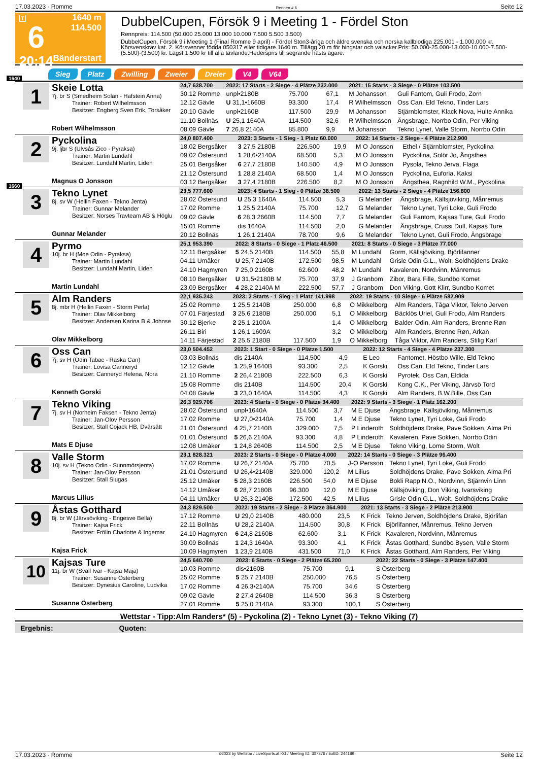17.03.2023 - Romme Rennen # 6 Seite 12
T
6
20:14
1640 m
114.500
Bänderstart
DubbelCupen, Försök 9 i Meeting 1 - Fördel Ston
Rennpreis: 114.500 (50.000 25.000 13.000 10.000 7.500 5.500 3.500)
DubbelCupen, Försök 9 i Meeting 1 (Final Romme 9 april) - Fördel Ston3-åriga och äldre svenska och norska kallblodiga 225.001 - 1.000.000 kr. Körsvenskrav kat. 2. Körsvenner födda 050317 eller tidigare.1640 m. Tillägg 20 m för hingstar och valacker.Pris: 50.000-25.000-13.000-10.000-7.500-(5.500)-(3.500) kr. Lägst 1.500 kr till alla tävlande.Hederspris till segrande hästs ägare.
Sieg Platz Zwilling Zweier Dreier V4 V64
1640
1
Skeie Lotta
7j. br S (Smedheim Solan - Hafstein Anna)
Trainer: Robert Wilhelmsson
Besitzer: Engberg Sven Erik, Torsåker
Robert Wilhelmsson
| 24,7 638.700 | 2022: 17 Starts - 2 Siege - 4 Plätze 232.000 | | | 2021: 15 Starts - 3 Siege - 0 Plätze 103.500 | |
| 30.12 Romme | unpl•2180B | 75.700 | 67,1 | M Johansson | Guli Fantom, Guli Frodo, Zorn |
| 12.12 Gävle | U 31,1•1660B | 93.300 | 17,4 | R Wilhelmsson | Oss Can, Eld Tekno, Tinder Lars |
| 20.10 Gävle | unpl•2160B | 117.500 | 29,9 | M Johansson | Stjärnblomster, Klack Nova, Hulte Annika |
| 11.10 Bollnäs | U 25,1 1640A | 114.500 | 32,6 | R Wilhelmsson | Ängsbrage, Norrbo Odin, Per Viking |
| 08.09 Gävle | 7 26,8 2140A | 85.800 | 9,9 | M Johansson | Tekno Lynet, Valle Storm, Norrbo Odin |
2
Pyckolina
9j. ljbr S (Ulvsås Zico - Pyraksa)
Trainer: Martin Lundahl
Besitzer: Lundahl Martin, Liden
Magnus O Jonsson
| 24,0 807.400 | 2023: 3 Starts - 1 Sieg - 1 Platz 60.000 | | | 2022: 14 Starts - 2 Siege - 4 Plätze 212.900 | |
| 18.02 Bergsåker | 3 27,5 2180B | 226.500 | 19,9 | M O Jonsson | Ethel / Stjärnblomster, Pyckolina |
| 09.02 Östersund | 1 28,6•2140A | 68.500 | 5,3 | M O Jonsson | Pyckolina, Solör Jo, Ängsthea |
| 25.01 Bergsåker | 6 27,7 2180B | 140.500 | 4,9 | M O Jonsson | Pysola, Tekno Jerva, Flaga |
| 21.12 Östersund | 1 28,8 2140A | 68.500 | 1,4 | M O Jonsson | Pyckolina, Euforia, Kaksi |
| 03.12 Bergsåker | 3 27,4 2180B | 226.500 | 8,2 | M O Jonsson | Ängsthea, Ragnhild W.M., Pyckolina |
1660
3
Tekno Lynet
8j. sv W (Hellin Faxen - Tekno Jenta)
Trainer: Gunnar Melander
Besitzer: Norses Travteam AB & Höglu
Gunnar Melander
| 23,5 777.600 | 2023: 4 Starts - 1 Sieg - 0 Plätze 38.500 | | | 2022: 13 Starts - 2 Siege - 4 Plätze 156.800 | |
| 28.02 Östersund | U 25,3 1640A | 114.500 | 5,3 | G Melander | Ängsbrage, Källsjöviking, Månremus |
| 17.02 Romme | 1 25,5 2140A | 75.700 | 12,7 | G Melander | Tekno Lynet, Tyri Loke, Guli Frodo |
| 09.02 Gävle | 6 28,3 2660B | 114.500 | 7,7 | G Melander | Guli Fantom, Kajsas Ture, Guli Frodo |
| 15.01 Romme | dis 1640A | 114.500 | 2,0 | G Melander | Ängsbrage, Crussi Dull, Kajsas Ture |
| 20.12 Bollnäs | 1 26,1 2140A | 78.700 | 9,6 | G Melander | Tekno Lynet, Guli Frodo, Ängsbrage |
4
Pyrmo
10j. br H (Moe Odin - Pyraksa)
Trainer: Martin Lundahl
Besitzer: Lundahl Martin, Liden
Martin Lundahl
| 25,1 953.390 | 2022: 8 Starts - 0 Siege - 1 Platz 46.500 | | | 2021: 8 Starts - 0 Siege - 3 Plätze 77.000 | |
| 12.11 Bergsåker | 5 24,5 2140B | 114.500 | 55,8 | M Lundahl | Gorm, Källsjöviking, Björlifanner |
| 04.11 Umåker | U 25,7 2140B | 172.500 | 98,5 | M Lundahl | Grisle Odin G.L., Wolt, Soldhöjdens Drake |
| 24.10 Hagmyren | 7 25,0 2160B | 62.600 | 48,2 | M Lundahl | Kavaleren, Nordvinn, Månremus |
| 08.10 Bergsåker | U 31,5•2180B M | 75.700 | 37,9 | J Granbom | Zibor, Bara Fille, Sundbo Komet |
| 23.09 Bergsåker | 4 28,2 2140A M | 222.500 | 57,7 | J Granbom | Don Viking, Gott Klirr, Sundbo Komet |
5
Alm Randers
8j. mbr H (Hellin Faxen - Storm Perla)
Trainer: Olav Mikkelborg
Besitzer: Andersen Karina B & Johnse
Olav Mikkelborg
| 22,1 935.243 | 2023: 2 Starts - 1 Sieg - 1 Platz 141.998 | | | 2022: 19 Starts - 10 Siege - 6 Plätze 582.909 | |
| 25.02 Romme | 1 25,5 2140B | 250.000 | 6,8 | O Mikkelborg | Alm Randers, Tåga Viktor, Tekno Jerven |
| 07.01 Färjestad | 3 25,6 2180B | 250.000 | 5,1 | O Mikkelborg | Bäcklös Uriel, Guli Frodo, Alm Randers |
| 30.12 Bjerke | 2 25,1 2100A | | 1,4 | O Mikkelborg | Balder Odin, Alm Randers, Brenne Røn |
| 26.11 Biri | 1 26,1 1609A | | 3,2 | O Mikkelborg | Alm Randers, Brenne Røn, Arkan |
| 14.11 Färjestad | 2 25,5 2180B | 117.500 | 1,9 | O Mikkelborg | Tåga Viktor, Alm Randers, Stilig Karl |
6
Oss Can
7j. sv H (Odin Tabac - Raska Can)
Trainer: Lovisa Canneryd
Besitzer: Canneryd Helena, Nora
Kenneth Gorski
| 23,0 504.452 | 2023: 1 Start - 0 Siege - 0 Plätze 1.500 | | | 2022: 12 Starts - 4 Siege - 4 Plätze 237.300 | |
| 03.03 Bollnäs | dis 2140A | 114.500 | 4,9 | E Leo | Fantomet, Höstbo Wille, Eld Tekno |
| 12.12 Gävle | 1 25,9 1640B | 93.300 | 2,5 | K Gorski | Oss Can, Eld Tekno, Tinder Lars |
| 21.10 Romme | 2 26,4 2180B | 222.500 | 6,3 | K Gorski | Pyrotek, Oss Can, Eldida |
| 15.08 Romme | dis 2140B | 114.500 | 20,4 | K Gorski | Kong C.K., Per Viking, Järvsö Tord |
| 04.08 Gävle | 3 23,0 1640A | 114.500 | 4,3 | K Gorski | Alm Randers, B.W.Bille, Oss Can |
7
Tekno Viking
7j. sv H (Norheim Faksen - Tekno Jenta)
Trainer: Jan-Olov Persson
Besitzer: Stall Cojack HB, Dvärsätt
Mats E Djuse
| 26,3 929.706 | 2023: 4 Starts - 0 Siege - 0 Plätze 34.400 | | | 2022: 9 Starts - 3 Siege - 1 Platz 162.200 | |
| 28.02 Östersund | unpl•1640A | 114.500 | 3,7 | M E Djuse | Ängsbrage, Källsjöviking, Månremus |
| 17.02 Romme | U 27,0•2140A | 75.700 | 1,4 | M E Djuse | Tekno Lynet, Tyri Loke, Guli Frodo |
| 21.01 Östersund | 4 25,7 2140B | 329.000 | 7,5 | P Linderoth | Soldhöjdens Drake, Pave Sokken, Alma Pri |
| 01.01 Östersund | 5 26,6 2140A | 93.300 | 4,8 | P Linderoth | Kavaleren, Pave Sokken, Norrbo Odin |
| 12.08 Umåker | 1 24,8 2640B | 114.500 | 2,5 | M E Djuse | Tekno Viking, Lome Storm, Wolt |
8
Valle Storm
10j. sv H (Tekno Odin - Sunnmörsjenta)
Trainer: Jan-Olov Persson
Besitzer: Stall Slugas
Marcus Lilius
| 23,1 828.321 | 2023: 2 Starts - 0 Siege - 0 Plätze 4.000 | | | 2022: 14 Starts - 0 Siege - 3 Plätze 96.400 | |
| 17.02 Romme | U 26,7 2140A | 75.700 | 70,5 | J-O Persson | Tekno Lynet, Tyri Loke, Guli Frodo |
| 21.01 Östersund | U 26,4•2140B | 329.000 | 120,2 | M Lilius | Soldhöjdens Drake, Pave Sokken, Alma Pri |
| 25.12 Umåker | 5 28,3 2160B | 226.500 | 54,0 | M E Djuse | Bokli Rapp N.O., Nordvinn, Stjärnvin Linn |
| 14.12 Umåker | 6 28,7 2180B | 96.300 | 12,0 | M E Djuse | Källsjöviking, Don Viking, Ivarsviking |
| 04.11 Umåker | U 26,3 2140B | 172.500 | 42,5 | M Lilius | Grisle Odin G.L., Wolt, Soldhöjdens Drake |
9
Åstas Gotthard
8j. br W (Järvsöviking - Engesve Bella)
Trainer: Kajsa Frick
Besitzer: Frölin Charlotte & Ingemar
Kajsa Frick
| 24,3 829.500 | 2022: 19 Starts - 2 Siege - 3 Plätze 364.900 | | | 2021: 13 Starts - 3 Siege - 2 Plätze 213.900 | |
| 17.12 Romme | U 29,0 2140B | 480.000 | 23,5 | K Frick | Tekno Jerven, Soldhöjdens Drake, Björlifan |
| 22.11 Bollnäs | U 28,2 2140A | 114.500 | 30,8 | K Frick | Björlifanner, Månremus, Tekno Jerven |
| 24.10 Hagmyren | 6 24,8 2160B | 62.600 | 3,1 | K Frick | Kavaleren, Nordvinn, Månremus |
| 30.09 Bollnäs | 1 24,3 1640A | 93.300 | 4,1 | K Frick | Åstas Gotthard, Sundbo Bysen, Valle Storm |
| 10.09 Hagmyren | 1 23,9 2140B | 431.500 | 71,0 | K Frick | Åstas Gotthard, Alm Randers, Per Viking |
10
Kajsas Ture
11j. br W (Svall Ivar - Kajsa Maja)
Trainer: Susanne Österberg
Besitzer: Dynesius Caroline, Ludvika
Susanne Österberg
| 24,5 640.700 | 2023: 6 Starts - 0 Siege - 2 Plätze 65.200 | | | 2022: 22 Starts - 0 Siege - 3 Plätze 147.400 | |
| 10.03 Romme | dis•2160B | 75.700 | 9,1 | S Österberg | |
| 25.02 Romme | 5 25,7 2140B | 250.000 | 76,5 | S Österberg | |
| 17.02 Romme | 4 26,3•2140A | 75.700 | 34,6 | S Österberg | |
| 09.02 Gävle | 2 27,4 2640B | 114.500 | 36,3 | S Österberg | |
| 27.01 Romme | 5 25,0 2140A | 93.300 | 100,1 | S Österberg | |
Wettstar - Tipp:Alm Randers* (5) - Pyckolina (2) - Tekno Lynet (3) - Tekno Viking (7)
Ergebnis: Quoten:
17.03.2023 - Romme ©2023 by Wettstar / LiveSports.at KG / Meeting ID: 307376 / ExtID: 244189 Seite 12